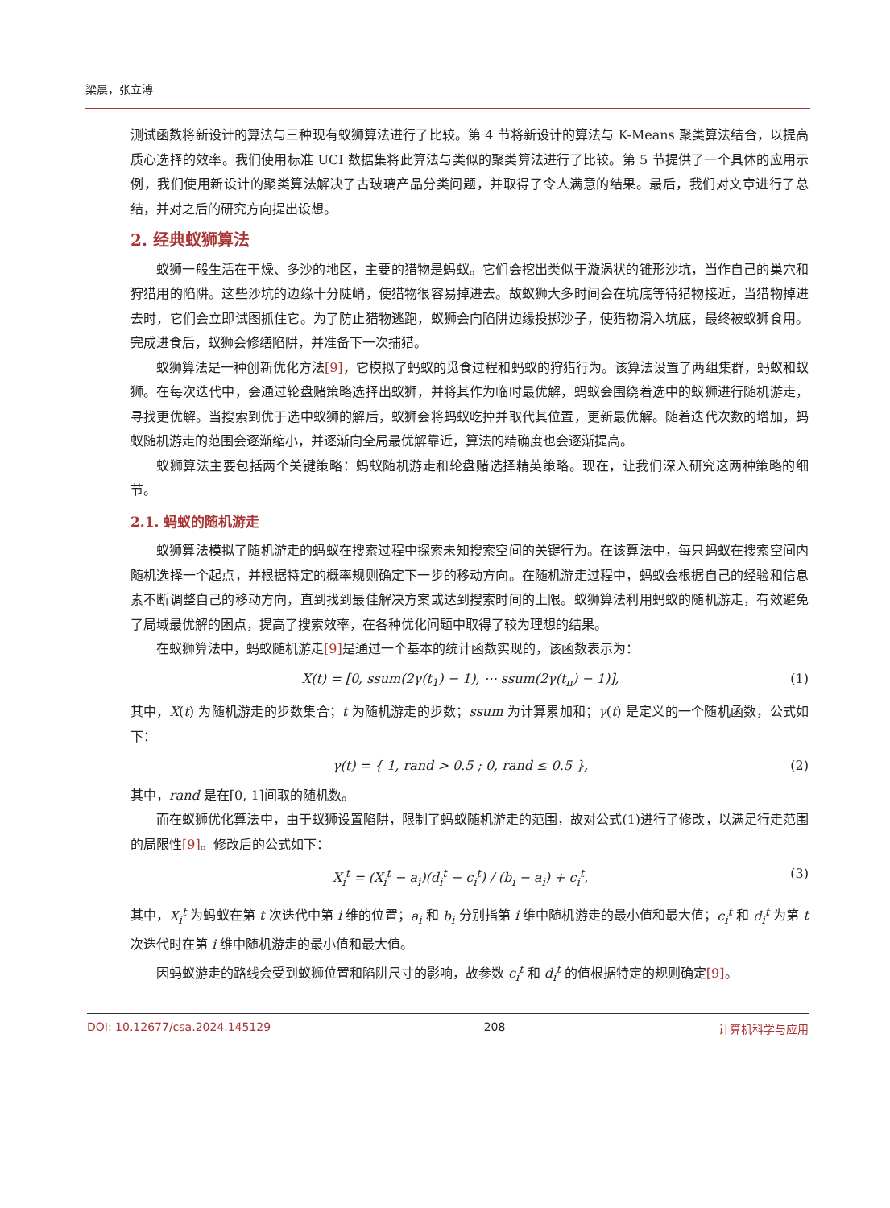梁晨，张立溥
测试函数将新设计的算法与三种现有蚁狮算法进行了比较。第 4 节将新设计的算法与 K-Means 聚类算法结合，以提高质心选择的效率。我们使用标准 UCI 数据集将此算法与类似的聚类算法进行了比较。第 5 节提供了一个具体的应用示例，我们使用新设计的聚类算法解决了古玻璃产品分类问题，并取得了令人满意的结果。最后，我们对文章进行了总结，并对之后的研究方向提出设想。
2. 经典蚁狮算法
蚁狮一般生活在干燥、多沙的地区，主要的猎物是蚂蚁。它们会挖出类似于漩涡状的锥形沙坑，当作自己的巢穴和狩猎用的陷阱。这些沙坑的边缘十分陡峭，使猎物很容易掉进去。故蚁狮大多时间会在坑底等待猎物接近，当猎物掉进去时，它们会立即试图抓住它。为了防止猎物逃跑，蚁狮会向陷阱边缘投掷沙子，使猎物滑入坑底，最终被蚁狮食用。完成进食后，蚁狮会修缮陷阱，并准备下一次捕猎。
蚁狮算法是一种创新优化方法[9]，它模拟了蚂蚁的觅食过程和蚂蚁的狩猎行为。该算法设置了两组集群，蚂蚁和蚁狮。在每次迭代中，会通过轮盘赌策略选择出蚁狮，并将其作为临时最优解，蚂蚁会围绕着选中的蚁狮进行随机游走，寻找更优解。当搜索到优于选中蚁狮的解后，蚁狮会将蚂蚁吃掉并取代其位置，更新最优解。随着迭代次数的增加，蚂蚁随机游走的范围会逐渐缩小，并逐渐向全局最优解靠近，算法的精确度也会逐渐提高。
蚁狮算法主要包括两个关键策略：蚂蚁随机游走和轮盘赌选择精英策略。现在，让我们深入研究这两种策略的细节。
2.1. 蚂蚁的随机游走
蚁狮算法模拟了随机游走的蚂蚁在搜索过程中探索未知搜索空间的关键行为。在该算法中，每只蚂蚁在搜索空间内随机选择一个起点，并根据特定的概率规则确定下一步的移动方向。在随机游走过程中，蚂蚁会根据自己的经验和信息素不断调整自己的移动方向，直到找到最佳解决方案或达到搜索时间的上限。蚁狮算法利用蚂蚁的随机游走，有效避免了局域最优解的困点，提高了搜索效率，在各种优化问题中取得了较为理想的结果。
在蚁狮算法中，蚂蚁随机游走[9] 是通过一个基本的统计函数实现的，该函数表示为：
X(t) = [0, ssum(2γ(t<sub>1</sub>) − 1), ⋯ ssum(2γ(t<sub>n</sub>) − 1)], (1)
其中，X(t) 为随机游走的步数集合；t 为随机游走的步数；ssum 为计算累加和；γ(t) 是定义的一个随机函数，公式如下：
γ(t) = { 1, rand > 0.5 ; 0, rand ≤ 0.5 }, (2)
其中，rand 是在[0, 1]间取的随机数。
而在蚁狮优化算法中，由于蚁狮设置陷阱，限制了蚂蚁随机游走的范围，故对公式(1)进行了修改，以满足行走范围的局限性[9]。修改后的公式如下：
X<sub>i</sub><sup>t</sup> = (X<sub>i</sub><sup>t</sup> − a<sub>i</sub>)(d<sub>i</sub><sup>t</sup> − c<sub>i</sub><sup>t</sup>) / (b<sub>i</sub> − a<sub>i</sub>) + c<sub>i</sub><sup>t</sup>, (3)
其中，X<sub>i</sub><sup>t</sup> 为蚂蚁在第 t 次迭代中第 i 维的位置；a<sub>i</sub> 和 b<sub>i</sub> 分别指第 i 维中随机游走的最小值和最大值；c<sub>i</sub><sup>t</sup> 和 d<sub>i</sub><sup>t</sup> 为第 t 次迭代时在第 i 维中随机游走的最小值和最大值。
因蚂蚁游走的路线会受到蚁狮位置和陷阱尺寸的影响，故参数 c<sub>i</sub><sup>t</sup> 和 d<sub>i</sub><sup>t</sup> 的值根据特定的规则确定[9]。
DOI: 10.12677/csa.2024.145129 208 计算机科学与应用